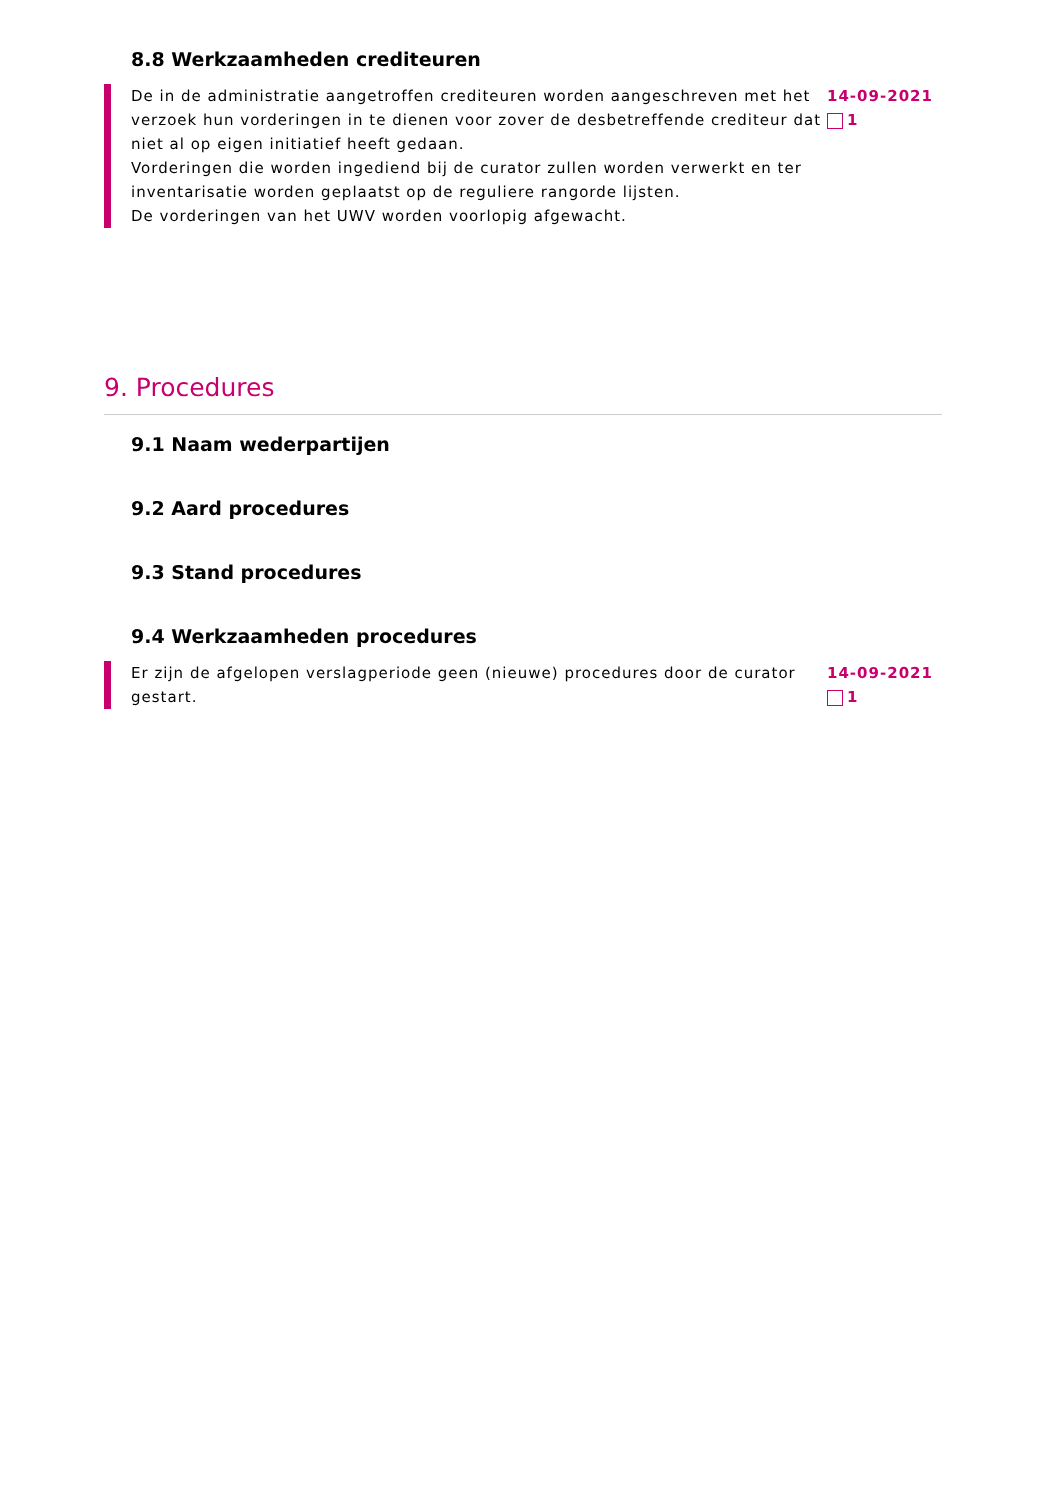8.8 Werkzaamheden crediteuren
De in de administratie aangetroffen crediteuren worden aangeschreven met het verzoek hun vorderingen in te dienen voor zover de desbetreffende crediteur dat niet al op eigen initiatief heeft gedaan.
Vorderingen die worden ingediend bij de curator zullen worden verwerkt en ter inventarisatie worden geplaatst op de reguliere rangorde lijsten.
De vorderingen van het UWV worden voorlopig afgewacht.
14-09-2021
1
9. Procedures
9.1 Naam wederpartijen
9.2 Aard procedures
9.3 Stand procedures
9.4 Werkzaamheden procedures
Er zijn de afgelopen verslagperiode geen (nieuwe) procedures door de curator gestart.
14-09-2021
1